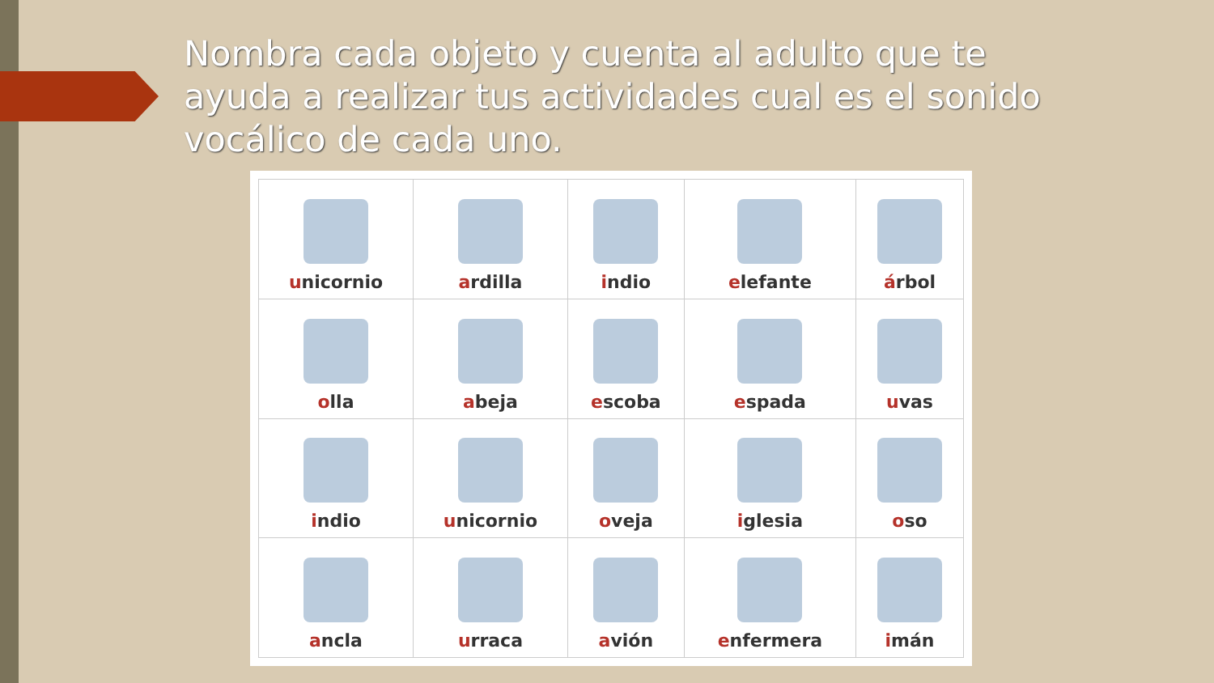Nombra cada objeto y cuenta al adulto que te ayuda a realizar tus actividades cual es el sonido vocálico de cada uno.
| u nicornio | a rdilla | i ndio | e lefante | á rbol |
| o lla | a beja | e scoba | e spada | u vas |
| i ndio | u nicornio | o veja | i glesia | o so |
| a ncla | u rraca | a vión | e nfermera | i mán |